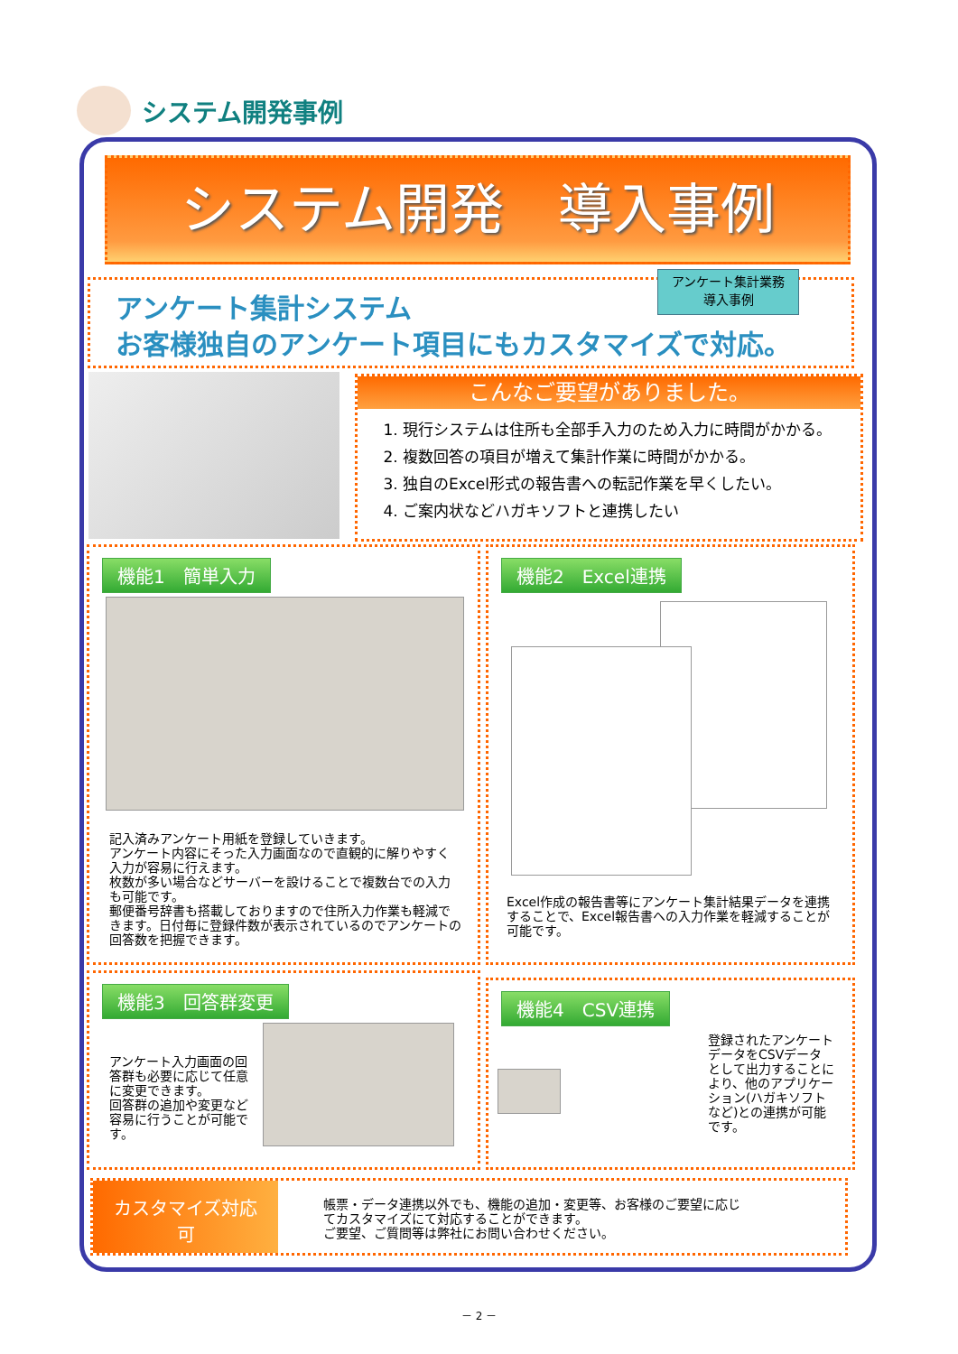システム開発事例
システム開発　導入事例
アンケート集計システム
お客様独自のアンケート項目にもカスタマイズで対応。
アンケート集計業務
導入事例
こんなご要望がありました。
1. 現行システムは住所も全部手入力のため入力に時間がかかる。
2. 複数回答の項目が増えて集計作業に時間がかかる。
3. 独自のExcel形式の報告書への転記作業を早くしたい。
4. ご案内状などハガキソフトと連携したい
機能1　簡単入力
記入済みアンケート用紙を登録していきます。
アンケート内容にそった入力画面なので直観的に解りやすく入力が容易に行えます。
枚数が多い場合などサーバーを設けることで複数台での入力も可能です。
郵便番号辞書も搭載しておりますので住所入力作業も軽減できます。日付毎に登録件数が表示されているのでアンケートの回答数を把握できます。
機能2　Excel連携
Excel作成の報告書等にアンケート集計結果データを連携することで、Excel報告書への入力作業を軽減することが可能です。
機能3　回答群変更
アンケート入力画面の回答群も必要に応じて任意に変更できます。
回答群の追加や変更など容易に行うことが可能です。
機能4　CSV連携
登録されたアンケートデータをCSVデータとして出力することにより、他のアプリケーション(ハガキソフトなど)との連携が可能です。
カスタマイズ対応
可
帳票・データ連携以外でも、機能の追加・変更等、お客様のご要望に応じてカスタマイズにて対応することができます。
ご要望、ご質問等は弊社にお問い合わせください。
－ 2 －